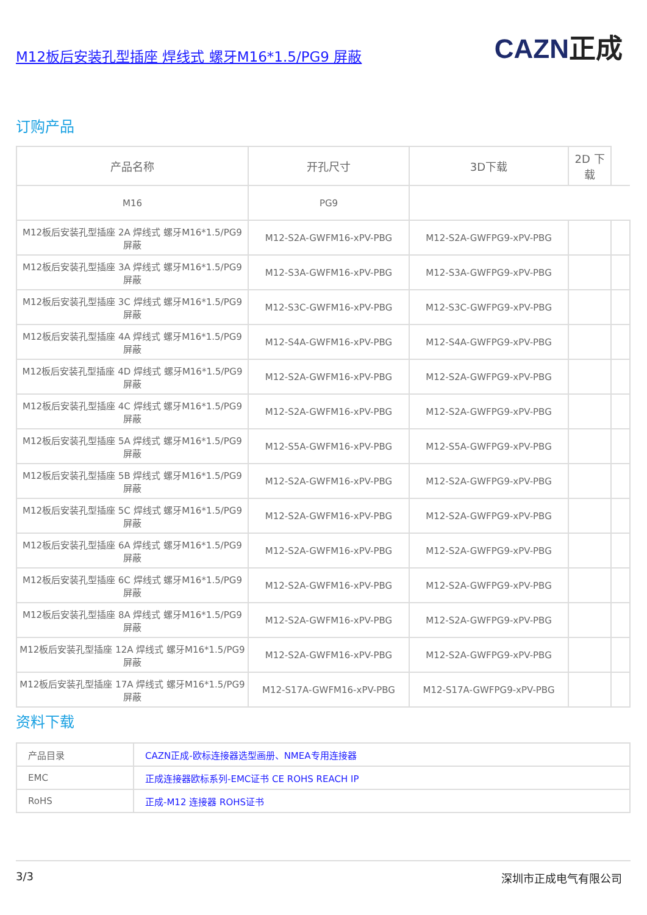M12板后安装孔型插座 焊线式 螺牙M16*1.5/PG9 屏蔽 CAZN正成
订购产品
| 产品名称 | 开孔尺寸 | 3D下载 | 2D 下载 | |
| --- | --- | --- | --- | --- |
| M16 | PG9 | | | |
| M12板后安装孔型插座 2A 焊线式 螺牙M16*1.5/PG9 屏蔽 | M12-S2A-GWFM16-xPV-PBG | M12-S2A-GWFPG9-xPV-PBG | | |
| M12板后安装孔型插座 3A 焊线式 螺牙M16*1.5/PG9 屏蔽 | M12-S3A-GWFM16-xPV-PBG | M12-S3A-GWFPG9-xPV-PBG | | |
| M12板后安装孔型插座 3C 焊线式 螺牙M16*1.5/PG9 屏蔽 | M12-S3C-GWFM16-xPV-PBG | M12-S3C-GWFPG9-xPV-PBG | | |
| M12板后安装孔型插座 4A 焊线式 螺牙M16*1.5/PG9 屏蔽 | M12-S4A-GWFM16-xPV-PBG | M12-S4A-GWFPG9-xPV-PBG | | |
| M12板后安装孔型插座 4D 焊线式 螺牙M16*1.5/PG9 屏蔽 | M12-S2A-GWFM16-xPV-PBG | M12-S2A-GWFPG9-xPV-PBG | | |
| M12板后安装孔型插座 4C 焊线式 螺牙M16*1.5/PG9 屏蔽 | M12-S2A-GWFM16-xPV-PBG | M12-S2A-GWFPG9-xPV-PBG | | |
| M12板后安装孔型插座 5A 焊线式 螺牙M16*1.5/PG9 屏蔽 | M12-S5A-GWFM16-xPV-PBG | M12-S5A-GWFPG9-xPV-PBG | | |
| M12板后安装孔型插座 5B 焊线式 螺牙M16*1.5/PG9 屏蔽 | M12-S2A-GWFM16-xPV-PBG | M12-S2A-GWFPG9-xPV-PBG | | |
| M12板后安装孔型插座 5C 焊线式 螺牙M16*1.5/PG9 屏蔽 | M12-S2A-GWFM16-xPV-PBG | M12-S2A-GWFPG9-xPV-PBG | | |
| M12板后安装孔型插座 6A 焊线式 螺牙M16*1.5/PG9 屏蔽 | M12-S2A-GWFM16-xPV-PBG | M12-S2A-GWFPG9-xPV-PBG | | |
| M12板后安装孔型插座 6C 焊线式 螺牙M16*1.5/PG9 屏蔽 | M12-S2A-GWFM16-xPV-PBG | M12-S2A-GWFPG9-xPV-PBG | | |
| M12板后安装孔型插座 8A 焊线式 螺牙M16*1.5/PG9 屏蔽 | M12-S2A-GWFM16-xPV-PBG | M12-S2A-GWFPG9-xPV-PBG | | |
| M12板后安装孔型插座 12A 焊线式 螺牙M16*1.5/PG9 屏蔽 | M12-S2A-GWFM16-xPV-PBG | M12-S2A-GWFPG9-xPV-PBG | | |
| M12板后安装孔型插座 17A 焊线式 螺牙M16*1.5/PG9 屏蔽 | M12-S17A-GWFM16-xPV-PBG | M12-S17A-GWFPG9-xPV-PBG | | |
资料下载
| 产品目录 | CAZN正成-欧标连接器选型画册、NMEA专用连接器 |
| EMC | 正成连接器欧标系列-EMC证书 CE ROHS REACH IP |
| RoHS | 正成-M12 连接器 ROHS证书 |
3/3 深圳市正成电气有限公司